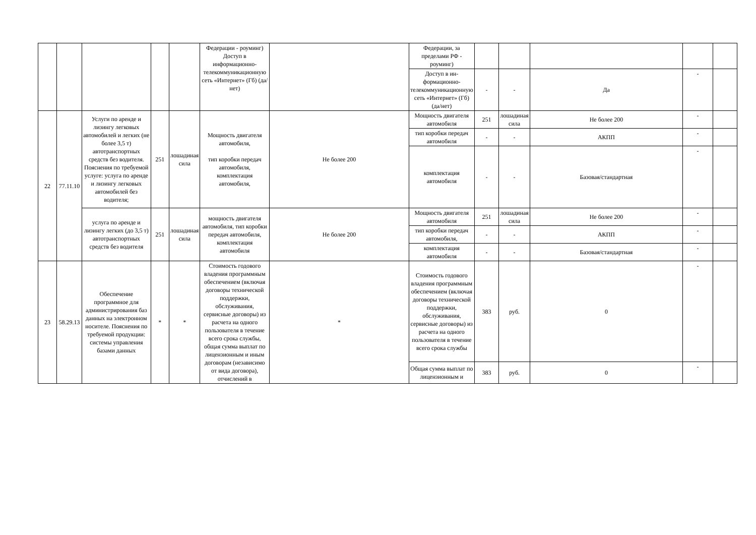| | | | | | Федерации - роуминг) Доступ в информационно-телекоммуникационную сеть «Интернет» (Гб) (да/нет) | | Федерации, за пределами РФ - роуминг) | | | | | |
| | | | | | | | Доступ в ин-формационно-телекоммуникационную сеть «Интернет» (Гб) (да/нет) | - | - | Да | - | |
| 22 | 77.11.10 | Услуги по аренде и лизингу легковых автомобилей и легких (не более 3,5 т) автотранспортных средств без водителя. Пояснения по требуемой услуге: услуга по аренде и лизингу легковых автомобилей без водителя; | 251 | лошадиная сила | Мощность двигателя автомобиля, тип коробки передач автомобиля, комплектация автомобиля, | Не более 200 | Мощность двигателя автомобиля | 251 | лошадиная сила | Не более 200 | - | |
| | | | | | | | тип коробки передач автомобиля | - | - | АКПП | - | |
| | | | | | | | комплектация автомобиля | - | - | Базовая/стандартная | - | |
| | | услуга по аренде и лизингу легких (до 3,5 т) автотранспортных средств без водителя | 251 | лошадиная сила | мощность двигателя автомобиля, тип коробки передач автомобиля, комплектация автомобиля | Не более 200 | Мощность двигателя автомобиля | 251 | лошадиная сила | Не более 200 | - | |
| | | | | | | | тип коробки передач автомобиля, | - | - | АКПП | - | |
| | | | | | | | комплектация автомобиля | - | - | Базовая/стандартная | - | |
| 23 | 58.29.13 | Обеспечение программное для администрирования баз данных на электронном носителе. Пояснения по требуемой продукции: системы управления базами данных | * | * | Стоимость годового владения программным обеспечением (включая договоры технической поддержки, обслуживания, сервисные договоры) из расчета на одного пользователя в течение всего срока службы, общая сумма выплат по лицензионным и иным договорам (независимо от вида договора), отчислений в | * | Стоимость годового владения программным обеспечением (включая договоры технической поддержки, обслуживания, сервисные договоры) из расчета на одного пользователя в течение всего срока службы | 383 | руб. | 0 | - | |
| | | | | | | | Общая сумма выплат по лицензионным и | 383 | руб. | 0 | - | |